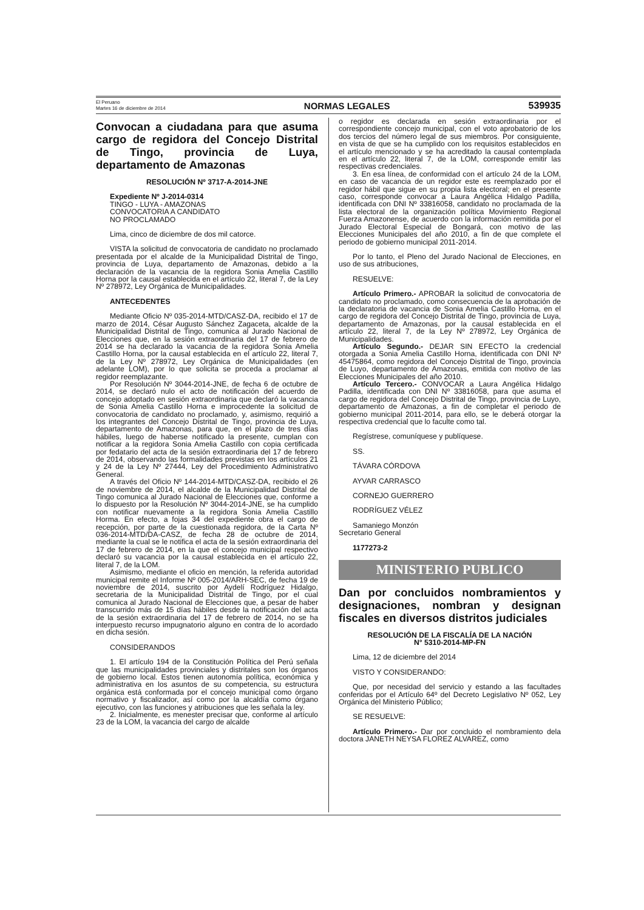El Peruano
Martes 16 de diciembre de 2014
NORMAS LEGALES 539935
Convocan a ciudadana para que asuma cargo de regidora del Concejo Distrital de Tingo, provincia de Luya, departamento de Amazonas
RESOLUCIÓN Nº 3717-A-2014-JNE
Expediente Nº J-2014-0314
TINGO - LUYA - AMAZONAS
CONVOCATORIA A CANDIDATO
NO PROCLAMADO
Lima, cinco de diciembre de dos mil catorce.
VISTA la solicitud de convocatoria de candidato no proclamado presentada por el alcalde de la Municipalidad Distrital de Tingo, provincia de Luya, departamento de Amazonas, debido a la declaración de la vacancia de la regidora Sonia Amelia Castillo Horna por la causal establecida en el artículo 22, literal 7, de la Ley Nº 278972, Ley Orgánica de Municipalidades.
ANTECEDENTES
Mediante Oficio Nº 035-2014-MTD/CASZ-DA, recibido el 17 de marzo de 2014, César Augusto Sánchez Zagaceta, alcalde de la Municipalidad Distrital de Tingo, comunica al Jurado Nacional de Elecciones que, en la sesión extraordinaria del 17 de febrero de 2014 se ha declarado la vacancia de la regidora Sonia Amelia Castillo Horna, por la causal establecida en el artículo 22, literal 7, de la Ley Nº 278972, Ley Orgánica de Municipalidades (en adelante LOM), por lo que solicita se proceda a proclamar al regidor reemplazante.
Por Resolución Nº 3044-2014-JNE, de fecha 6 de octubre de 2014, se declaró nulo el acto de notificación del acuerdo de concejo adoptado en sesión extraordinaria que declaró la vacancia de Sonia Amelia Castillo Horna e improcedente la solicitud de convocatoria de candidato no proclamado, y, asimismo, requirió a los integrantes del Concejo Distrital de Tingo, provincia de Luya, departamento de Amazonas, para que, en el plazo de tres días hábiles, luego de haberse notificado la presente, cumplan con notificar a la regidora Sonia Amelia Castillo con copia certificada por fedatario del acta de la sesión extraordinaria del 17 de febrero de 2014, observando las formalidades previstas en los artículos 21 y 24 de la Ley Nº 27444, Ley del Procedimiento Administrativo General.
A través del Oficio Nº 144-2014-MTD/CASZ-DA, recibido el 26 de noviembre de 2014, el alcalde de la Municipalidad Distrital de Tingo comunica al Jurado Nacional de Elecciones que, conforme a lo dispuesto por la Resolución Nº 3044-2014-JNE, se ha cumplido con notificar nuevamente a la regidora Sonia Amelia Castillo Horma. En efecto, a fojas 34 del expediente obra el cargo de recepción, por parte de la cuestionada regidora, de la Carta Nº 036-2014-MTD/DA-CASZ, de fecha 28 de octubre de 2014, mediante la cual se le notifica el acta de la sesión extraordinaria del 17 de febrero de 2014, en la que el concejo municipal respectivo declaró su vacancia por la causal establecida en el artículo 22, literal 7, de la LOM.
Asimismo, mediante el oficio en mención, la referida autoridad municipal remite el Informe Nº 005-2014/ARH-SEC, de fecha 19 de noviembre de 2014, suscrito por Aydelí Rodríguez Hidalgo, secretaria de la Municipalidad Distrital de Tingo, por el cual comunica al Jurado Nacional de Elecciones que, a pesar de haber transcurrido más de 15 días hábiles desde la notificación del acta de la sesión extraordinaria del 17 de febrero de 2014, no se ha interpuesto recurso impugnatorio alguno en contra de lo acordado en dicha sesión.
CONSIDERANDOS
1. El artículo 194 de la Constitución Política del Perú señala que las municipalidades provinciales y distritales son los órganos de gobierno local. Estos tienen autonomía política, económica y administrativa en los asuntos de su competencia, su estructura orgánica está conformada por el concejo municipal como órgano normativo y fiscalizador, así como por la alcaldía como órgano ejecutivo, con las funciones y atribuciones que les señala la ley.
2. Inicialmente, es menester precisar que, conforme al artículo 23 de la LOM, la vacancia del cargo de alcalde
o regidor es declarada en sesión extraordinaria por el correspondiente concejo municipal, con el voto aprobatorio de los dos tercios del número legal de sus miembros. Por consiguiente, en vista de que se ha cumplido con los requisitos establecidos en el artículo mencionado y se ha acreditado la causal contemplada en el artículo 22, literal 7, de la LOM, corresponde emitir las respectivas credenciales.
3. En esa línea, de conformidad con el artículo 24 de la LOM, en caso de vacancia de un regidor este es reemplazado por el regidor hábil que sigue en su propia lista electoral; en el presente caso, corresponde convocar a Laura Angélica Hidalgo Padilla, identificada con DNI Nº 33816058, candidato no proclamada de la lista electoral de la organización política Movimiento Regional Fuerza Amazonense, de acuerdo con la información remitida por el Jurado Electoral Especial de Bongará, con motivo de las Elecciones Municipales del año 2010, a fin de que complete el periodo de gobierno municipal 2011-2014.
Por lo tanto, el Pleno del Jurado Nacional de Elecciones, en uso de sus atribuciones,
RESUELVE:
Artículo Primero.- APROBAR la solicitud de convocatoria de candidato no proclamado, como consecuencia de la aprobación de la declaratoria de vacancia de Sonia Amelia Castillo Horna, en el cargo de regidora del Concejo Distrital de Tingo, provincia de Luya, departamento de Amazonas, por la causal establecida en el artículo 22, literal 7, de la Ley Nº 278972, Ley Orgánica de Municipalidades.
Artículo Segundo.- DEJAR SIN EFECTO la credencial otorgada a Sonia Amelia Castillo Horna, identificada con DNI Nº 45475864, como regidora del Concejo Distrital de Tingo, provincia de Luyo, departamento de Amazonas, emitida con motivo de las Elecciones Municipales del año 2010.
Artículo Tercero.- CONVOCAR a Laura Angélica Hidalgo Padilla, identificada con DNI Nº 33816058, para que asuma el cargo de regidora del Concejo Distrital de Tingo, provincia de Luyo, departamento de Amazonas, a fin de completar el periodo de gobierno municipal 2011-2014, para ello, se le deberá otorgar la respectiva credencial que lo faculte como tal.
Regístrese, comuníquese y publíquese.
SS.
TÁVARA CÓRDOVA
AYVAR CARRASCO
CORNEJO GUERRERO
RODRÍGUEZ VÉLEZ
Samaniego Monzón
Secretario General
1177273-2
MINISTERIO PUBLICO
Dan por concluidos nombramientos y designaciones, nombran y designan fiscales en diversos distritos judiciales
RESOLUCIÓN DE LA FISCALÍA DE LA NACIÓN
N° 5310-2014-MP-FN
Lima, 12 de diciembre del 2014
VISTO Y CONSIDERANDO:
Que, por necesidad del servicio y estando a las facultades conferidas por el Artículo 64º del Decreto Legislativo Nº 052, Ley Orgánica del Ministerio Público;
SE RESUELVE:
Artículo Primero.- Dar por concluido el nombramiento dela doctora JANETH NEYSA FLOREZ ALVAREZ, como